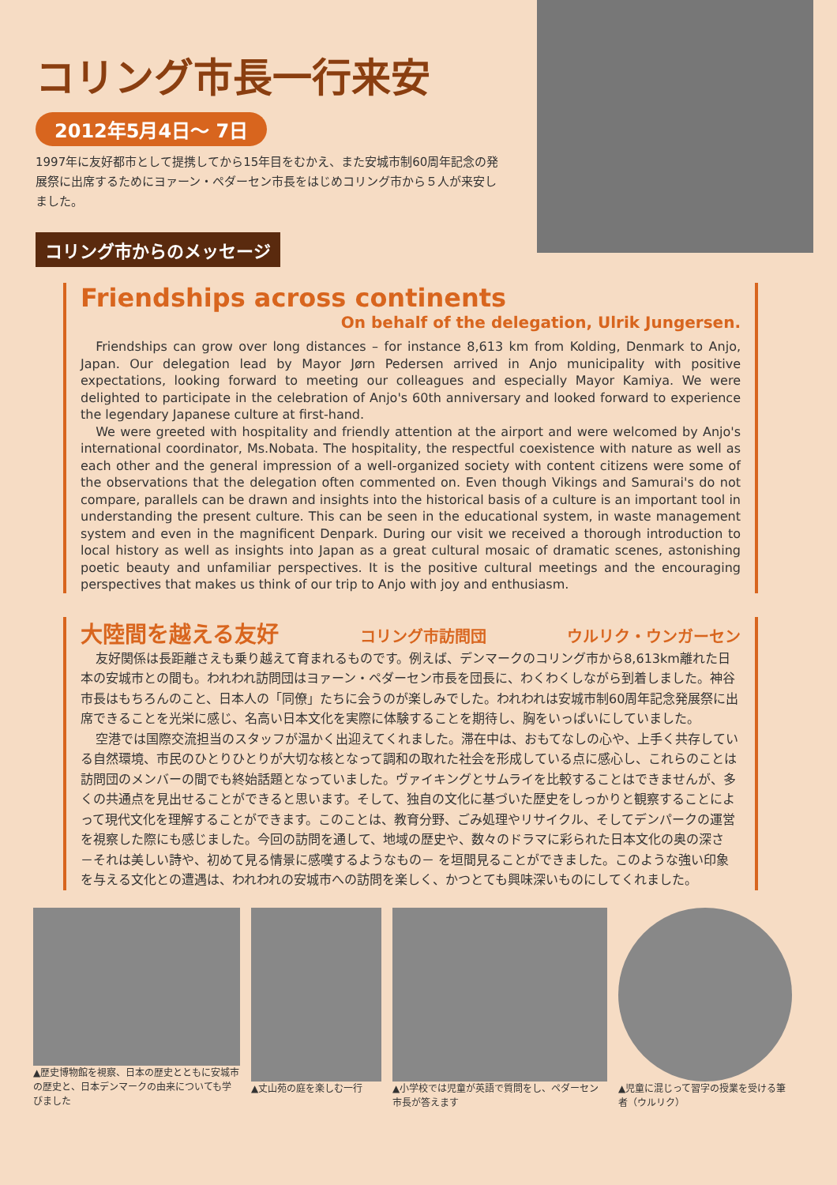コリング市長一行来安
2012年5月4日～ 7日
1997年に友好都市として提携してから15年目をむかえ、また安城市制60周年記念の発展祭に出席するためにヨァーン・ペダーセン市長をはじめコリング市から５人が来安しました。
コリング市からのメッセージ
Friendships across continents
On behalf of the delegation, Ulrik Jungersen.
Friendships can grow over long distances – for instance 8,613 km from Kolding, Denmark to Anjo, Japan. Our delegation lead by Mayor Jørn Pedersen arrived in Anjo municipality with positive expectations, looking forward to meeting our colleagues and especially Mayor Kamiya. We were delighted to participate in the celebration of Anjo's 60th anniversary and looked forward to experience the legendary Japanese culture at first-hand.
We were greeted with hospitality and friendly attention at the airport and were welcomed by Anjo's international coordinator, Ms.Nobata. The hospitality, the respectful coexistence with nature as well as each other and the general impression of a well-organized society with content citizens were some of the observations that the delegation often commented on. Even though Vikings and Samurai's do not compare, parallels can be drawn and insights into the historical basis of a culture is an important tool in understanding the present culture. This can be seen in the educational system, in waste management system and even in the magnificent Denpark. During our visit we received a thorough introduction to local history as well as insights into Japan as a great cultural mosaic of dramatic scenes, astonishing poetic beauty and unfamiliar perspectives. It is the positive cultural meetings and the encouraging perspectives that makes us think of our trip to Anjo with joy and enthusiasm.
大陸間を越える友好 コリング市訪問団 ウルリク・ウンガーセン
友好関係は長距離さえも乗り越えて育まれるものです。例えば、デンマークのコリング市から8,613km離れた日本の安城市との間も。われわれ訪問団はヨァーン・ペダーセン市長を団長に、わくわくしながら到着しました。神谷市長はもちろんのこと、日本人の「同僚」たちに会うのが楽しみでした。われわれは安城市制60周年記念発展祭に出席できることを光栄に感じ、名高い日本文化を実際に体験することを期待し、胸をいっぱいにしていました。
空港では国際交流担当のスタッフが温かく出迎えてくれました。滞在中は、おもてなしの心や、上手く共存している自然環境、市民のひとりひとりが大切な核となって調和の取れた社会を形成している点に感心し、これらのことは訪問団のメンバーの間でも終始話題となっていました。ヴァイキングとサムライを比較することはできませんが、多くの共通点を見出せることができると思います。そして、独自の文化に基づいた歴史をしっかりと観察することによって現代文化を理解することができます。このことは、教育分野、ごみ処理やリサイクル、そしてデンパークの運営を視察した際にも感じました。今回の訪問を通して、地域の歴史や、数々のドラマに彩られた日本文化の奥の深さ －それは美しい詩や、初めて見る情景に感嘆するようなもの－ を垣間見ることができました。このような強い印象を与える文化との遭遇は、われわれの安城市への訪問を楽しく、かつとても興味深いものにしてくれました。
▲歴史博物館を視察、日本の歴史とともに安城市の歴史と、日本デンマークの由来についても学びました
▲丈山苑の庭を楽しむ一行 ▲小学校では児童が英語で質問をし、ペダーセン市長が答えます
▲児童に混じって習字の授業を受ける筆者（ウルリク）